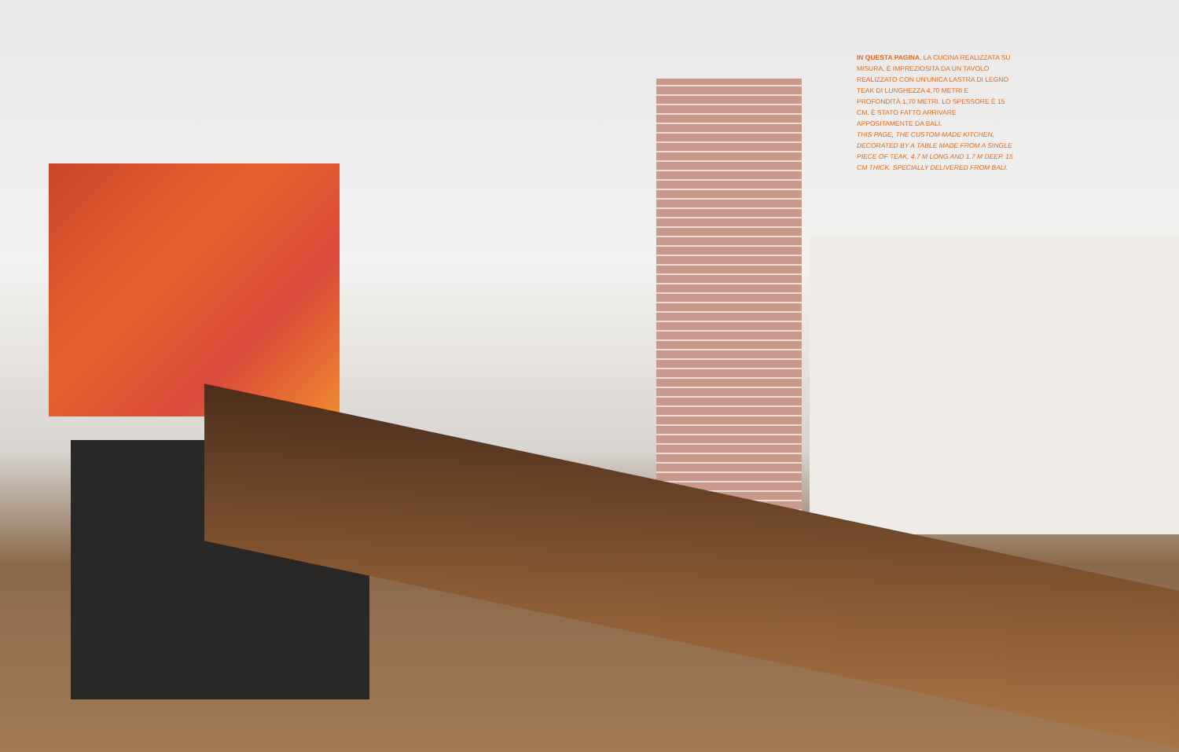IN QUESTA PAGINA, LA CUCINA REALIZZATA SU MISURA, È IMPREZIOSITA DA UN TAVOLO REALIZZATO CON UN'UNICA LASTRA DI LEGNO TEAK DI LUNGHEZZA 4,70 METRI E PROFONDITÀ 1,70 METRI. LO SPESSORE È 15 CM. È STATO FATTO ARRIVARE APPOSITAMENTE DA BALI.
THIS PAGE, THE CUSTOM-MADE KITCHEN, DECORATED BY A TABLE MADE FROM A SINGLE PIECE OF TEAK, 4.7 M LONG AND 1.7 M DEEP. 15 CM THICK. SPECIALLY DELIVERED FROM BALI.